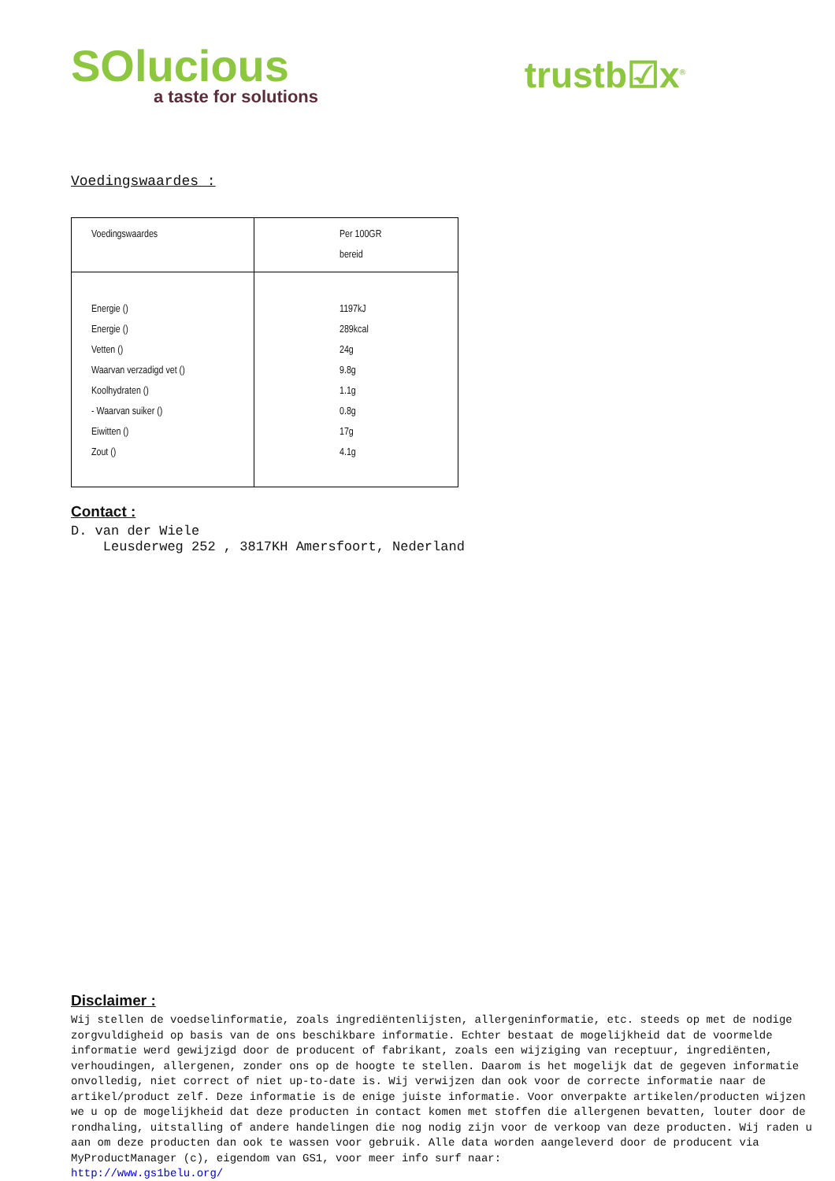SOlucious
a taste for solutions
trustb☑x<sup>®</sup>
Voedingswaardes :
| Voedingswaardes | Per 100GR bereid |
| Energie () Energie () Vetten () Waarvan verzadigd vet () Koolhydraten () - Waarvan suiker () Eiwitten () Zout () | 1197kJ 289kcal 24g 9.8g 1.1g 0.8g 17g 4.1g |
Contact :
D. van der Wiele
Leusderweg 252 , 3817KH Amersfoort, Nederland
Disclaimer :
Wij stellen de voedselinformatie, zoals ingrediëntenlijsten, allergeninformatie, etc. steeds op met de nodige zorgvuldigheid op basis van de ons beschikbare informatie. Echter bestaat de mogelijkheid dat de voormelde informatie werd gewijzigd door de producent of fabrikant, zoals een wijziging van receptuur, ingrediënten, verhoudingen, allergenen, zonder ons op de hoogte te stellen. Daarom is het mogelijk dat de gegeven informatie onvolledig, niet correct of niet up-to-date is. Wij verwijzen dan ook voor de correcte informatie naar de artikel/product zelf. Deze informatie is de enige juiste informatie. Voor onverpakte artikelen/producten wijzen we u op de mogelijkheid dat deze producten in contact komen met stoffen die allergenen bevatten, louter door de rondhaling, uitstalling of andere handelingen die nog nodig zijn voor de verkoop van deze producten. Wij raden u aan om deze producten dan ook te wassen voor gebruik. Alle data worden aangeleverd door de producent via MyProductManager (c), eigendom van GS1, voor meer info surf naar:
http://www.gs1belu.org/